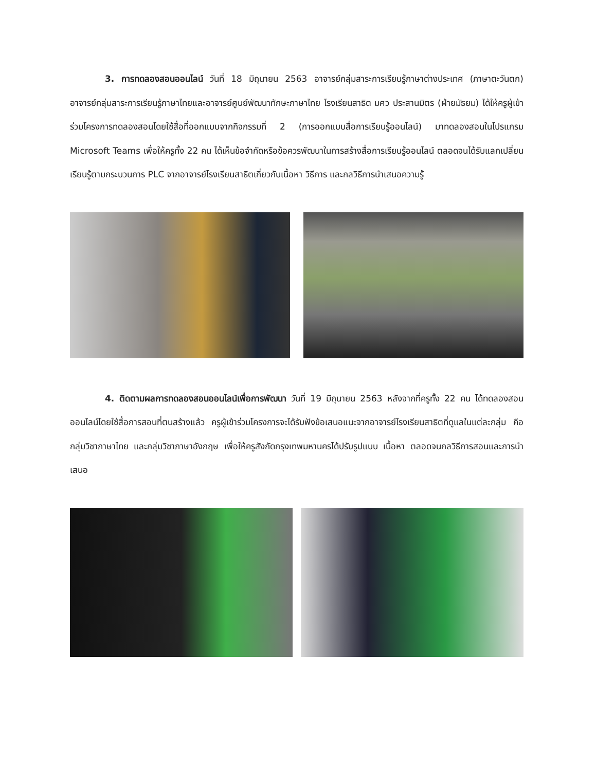3. การทดลองสอนออนไลน์ วันที่ 18 มิถุนายน 2563 อาจารย์กลุ่มสาระการเรียนรู้ภาษาต่างประเทศ (ภาษาตะวันตก) อาจารย์กลุ่มสาระการเรียนรู้ภาษาไทยและอาจารย์ศูนย์พัฒนาทักษะภาษาไทย โรงเรียนสาธิต มศว ประสานมิตร (ฝ่ายมัธยม) ได้ให้ครูผู้เข้าร่วมโครงการทดลองสอนโดยใช้สื่อที่ออกแบบจากกิจกรรมที่ 2 (การออกแบบสื่อการเรียนรู้ออนไลน์) มาทดลองสอนในโปรแกรม Microsoft Teams เพื่อให้ครูทั้ง 22 คน ได้เห็นข้อจำกัดหรือข้อควรพัฒนาในการสร้างสื่อการเรียนรู้ออนไลน์ ตลอดจนได้รับแลกเปลี่ยนเรียนรู้ตามกระบวนการ PLC จากอาจารย์โรงเรียนสาธิตเกี่ยวกับเนื้อหา วิธีการ และกลวิธีการนำเสนอความรู้
4. ติดตามผลการทดลองสอนออนไลน์เพื่อการพัฒนา วันที่ 19 มิถุนายน 2563 หลังจากที่ครูทั้ง 22 คน ได้ทดลองสอนออนไลน์โดยใช้สื่อการสอนที่ตนสร้างแล้ว ครูผู้เข้าร่วมโครงการจะได้รับฟังข้อเสนอแนะจากอาจารย์โรงเรียนสาธิตที่ดูแลในแต่ละกลุ่ม คือกลุ่มวิชาภาษาไทย และกลุ่มวิชาภาษาอังกฤษ เพื่อให้ครูสังกัดกรุงเทพมหานครได้ปรับรูปแบบ เนื้อหา ตลอดจนกลวิธีการสอนและการนำเสนอ